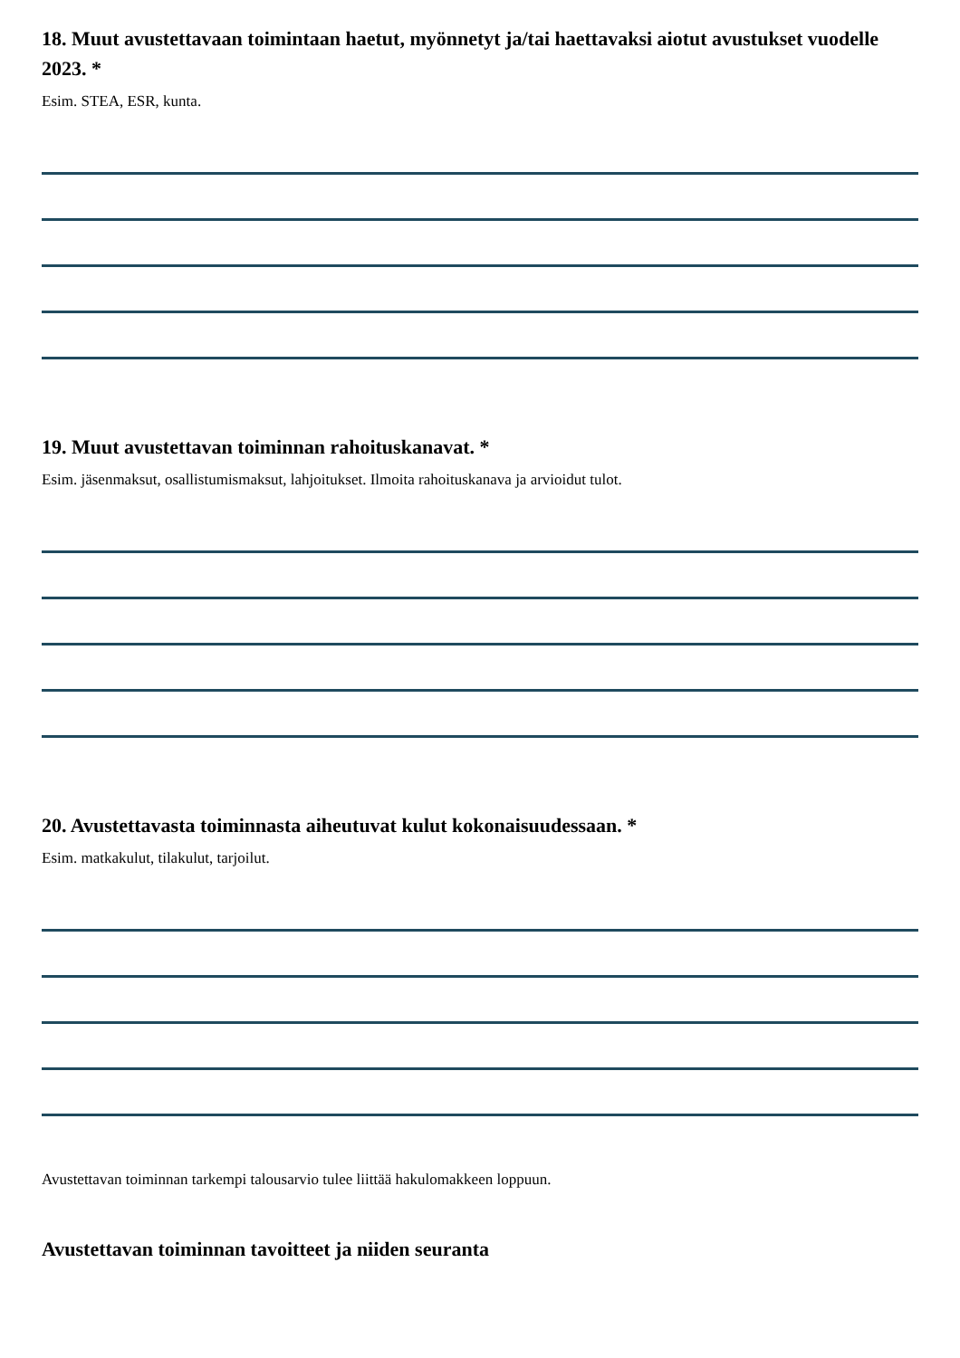18. Muut avustettavaan toimintaan haetut, myönnetyt ja/tai haettavaksi aiotut avustukset vuodelle 2023. *
Esim. STEA, ESR, kunta.
19. Muut avustettavan toiminnan rahoituskanavat. *
Esim. jäsenmaksut, osallistumismaksut, lahjoitukset. Ilmoita rahoituskanava ja arvioidut tulot.
20. Avustettavasta toiminnasta aiheutuvat kulut kokonaisuudessaan. *
Esim. matkakulut, tilakulut, tarjoilut.
Avustettavan toiminnan tarkempi talousarvio tulee liittää hakulomakkeen loppuun.
Avustettavan toiminnan tavoitteet ja niiden seuranta